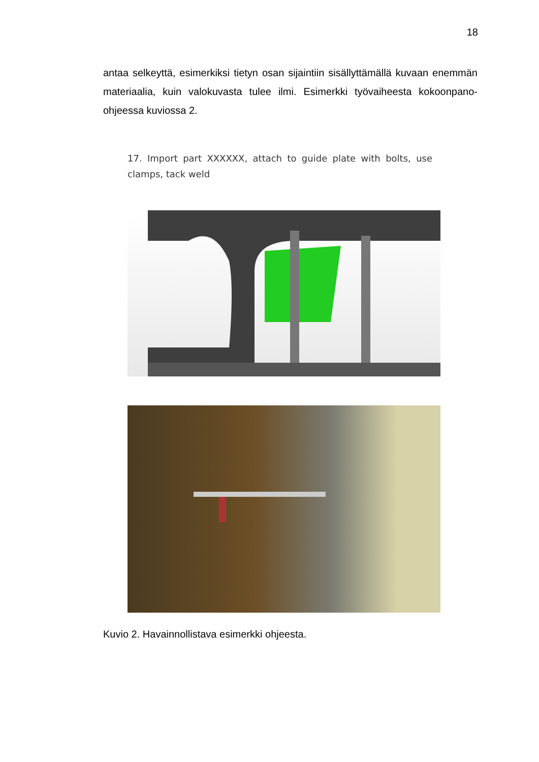18
antaa selkeyttä, esimerkiksi tietyn osan sijaintiin sisällyttämällä kuvaan enemmän materiaalia, kuin valokuvasta tulee ilmi. Esimerkki työvaiheesta kokoonpano-ohjeessa kuviossa 2.
17. Import part XXXXXX, attach to guide plate with bolts, use clamps, tack weld
Kuvio 2. Havainnollistava esimerkki ohjeesta.